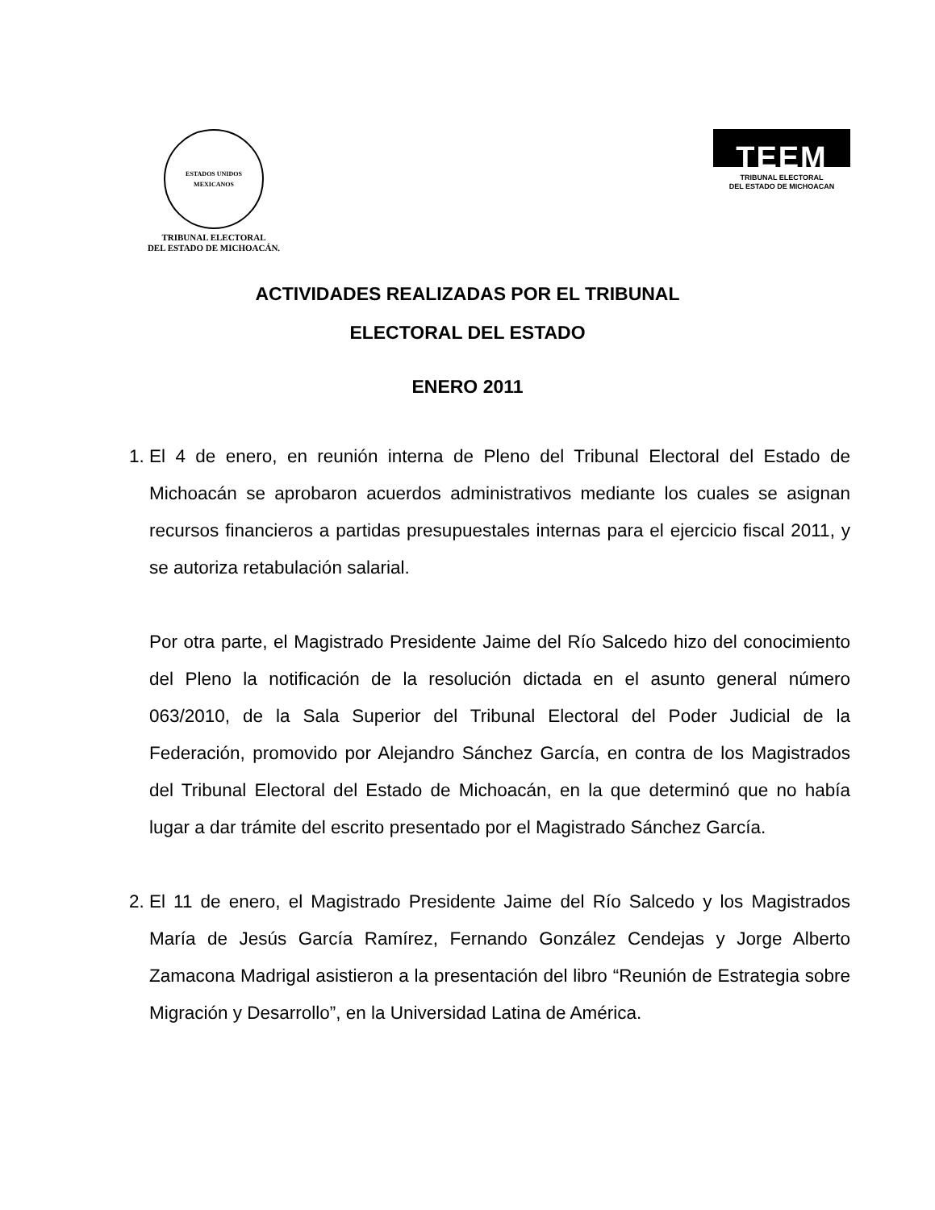ESTADOS UNIDOS MEXICANOS
TRIBUNAL ELECTORAL
DEL ESTADO DE MICHOACÁN.
TEEM
TRIBUNAL ELECTORAL
DEL ESTADO DE MICHOACAN
ACTIVIDADES REALIZADAS POR EL TRIBUNAL
ELECTORAL DEL ESTADO
ENERO 2011
1. El 4 de enero, en reunión interna de Pleno del Tribunal Electoral del Estado de Michoacán se aprobaron acuerdos administrativos mediante los cuales se asignan recursos financieros a partidas presupuestales internas para el ejercicio fiscal 2011, y se autoriza retabulación salarial.
Por otra parte, el Magistrado Presidente Jaime del Río Salcedo hizo del conocimiento del Pleno la notificación de la resolución dictada en el asunto general número 063/2010, de la Sala Superior del Tribunal Electoral del Poder Judicial de la Federación, promovido por Alejandro Sánchez García, en contra de los Magistrados del Tribunal Electoral del Estado de Michoacán, en la que determinó que no había lugar a dar trámite del escrito presentado por el Magistrado Sánchez García.
2. El 11 de enero, el Magistrado Presidente Jaime del Río Salcedo y los Magistrados María de Jesús García Ramírez, Fernando González Cendejas y Jorge Alberto Zamacona Madrigal asistieron a la presentación del libro “Reunión de Estrategia sobre Migración y Desarrollo”, en la Universidad Latina de América.